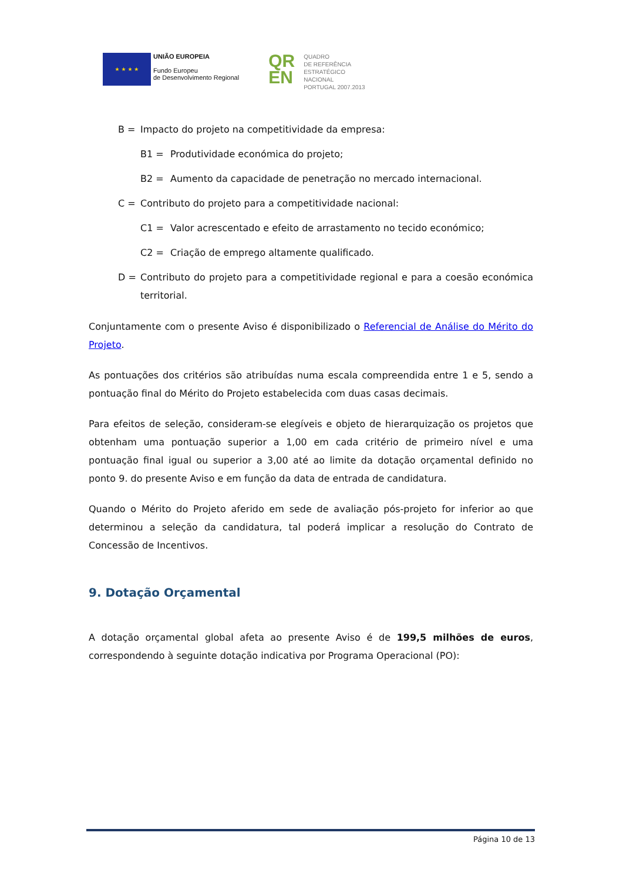★ ★ ★ ★
UNIÃO EUROPEIA
Fundo Europeu
de Desenvolvimento Regional
QR
EN
QUADRO
DE REFERÊNCIA
ESTRATÉGICO
NACIONAL
PORTUGAL 2007.2013
B = Impacto do projeto na competitividade da empresa:
B1 = Produtividade económica do projeto;
B2 = Aumento da capacidade de penetração no mercado internacional.
C = Contributo do projeto para a competitividade nacional:
C1 = Valor acrescentado e efeito de arrastamento no tecido económico;
C2 = Criação de emprego altamente qualificado.
D = Contributo do projeto para a competitividade regional e para a coesão económica territorial.
Conjuntamente com o presente Aviso é disponibilizado o Referencial de Análise do Mérito do Projeto.
As pontuações dos critérios são atribuídas numa escala compreendida entre 1 e 5, sendo a pontuação final do Mérito do Projeto estabelecida com duas casas decimais.
Para efeitos de seleção, consideram-se elegíveis e objeto de hierarquização os projetos que obtenham uma pontuação superior a 1,00 em cada critério de primeiro nível e uma pontuação final igual ou superior a 3,00 até ao limite da dotação orçamental definido no ponto 9. do presente Aviso e em função da data de entrada de candidatura.
Quando o Mérito do Projeto aferido em sede de avaliação pós-projeto for inferior ao que determinou a seleção da candidatura, tal poderá implicar a resolução do Contrato de Concessão de Incentivos.
9. Dotação Orçamental
A dotação orçamental global afeta ao presente Aviso é de 199,5 milhões de euros, correspondendo à seguinte dotação indicativa por Programa Operacional (PO):
Página 10 de 13